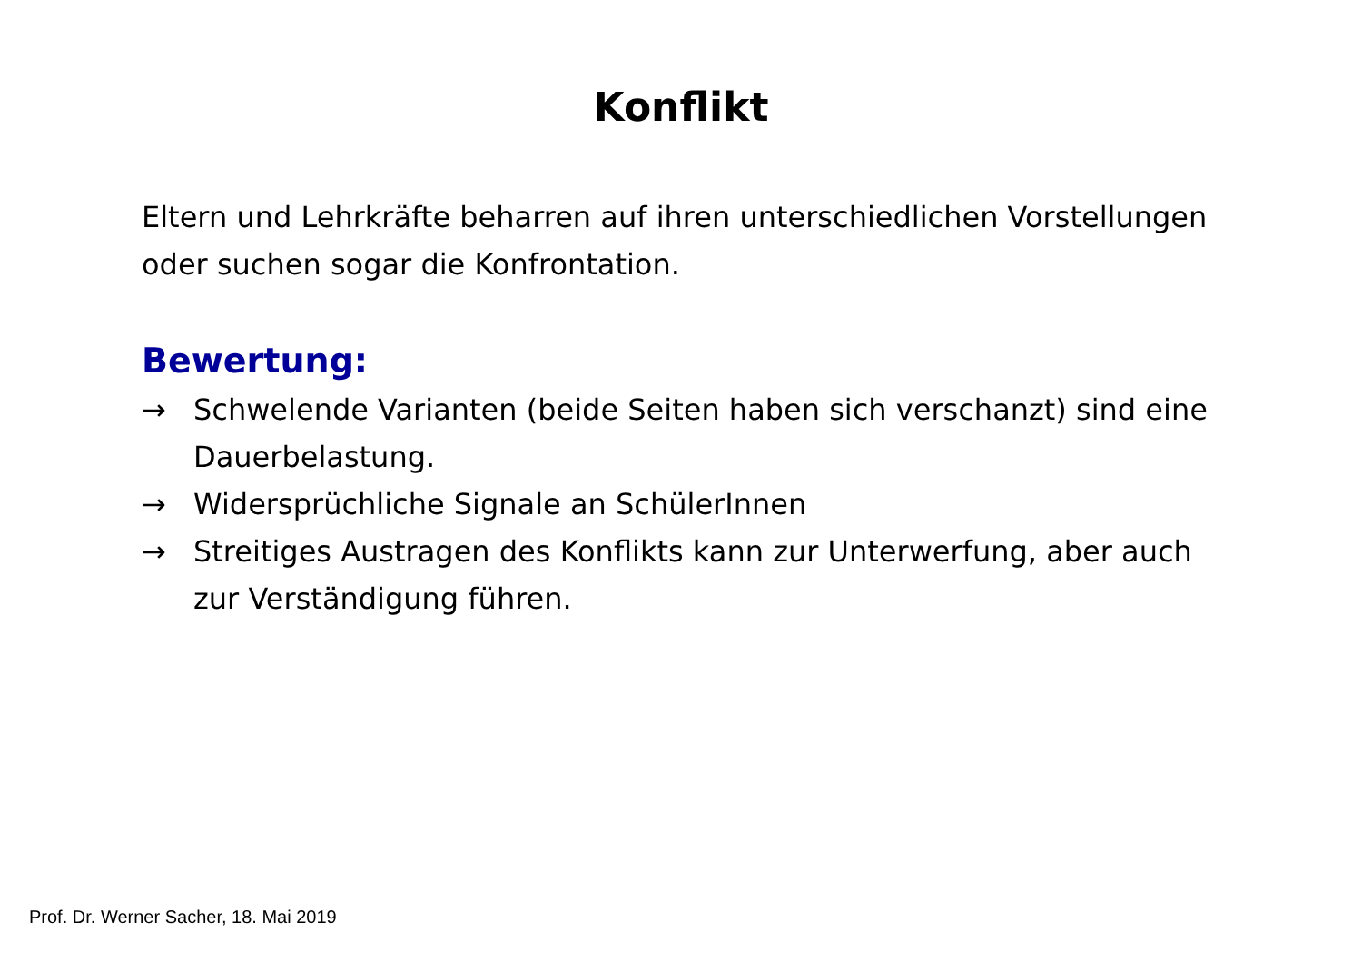Konflikt
Eltern und Lehrkräfte beharren auf ihren unterschiedlichen Vorstellungen oder suchen sogar die Konfrontation.
Bewertung:
→ Schwelende Varianten (beide Seiten haben sich verschanzt) sind eine Dauerbelastung.
→ Widersprüchliche Signale an SchülerInnen
→ Streitiges Austragen des Konflikts kann zur Unterwerfung, aber auch zur Verständigung führen.
Prof. Dr. Werner Sacher, 18. Mai 2019